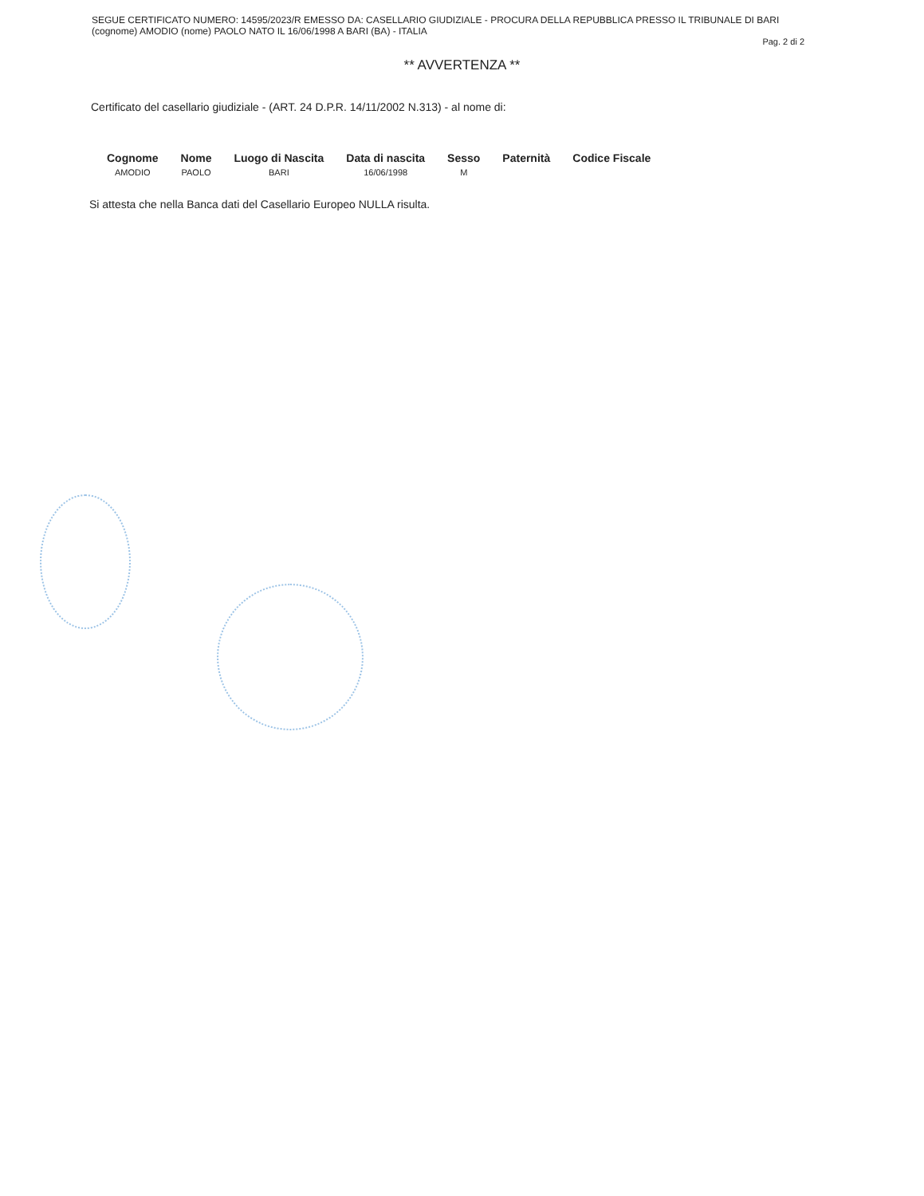SEGUE CERTIFICATO NUMERO: 14595/2023/R EMESSO DA: CASELLARIO GIUDIZIALE - PROCURA DELLA REPUBBLICA PRESSO IL TRIBUNALE DI BARI
(cognome) AMODIO (nome) PAOLO NATO IL 16/06/1998 A BARI (BA) - ITALIA
Pag. 2 di 2
** AVVERTENZA **
Certificato del casellario giudiziale - (ART. 24 D.P.R. 14/11/2002 N.313) - al nome di:
| Cognome | Nome | Luogo di Nascita | Data di nascita | Sesso | Paternità | Codice Fiscale |
| --- | --- | --- | --- | --- | --- | --- |
| AMODIO | PAOLO | BARI | 16/06/1998 | M | | |
Si attesta che nella Banca dati del Casellario Europeo NULLA risulta.